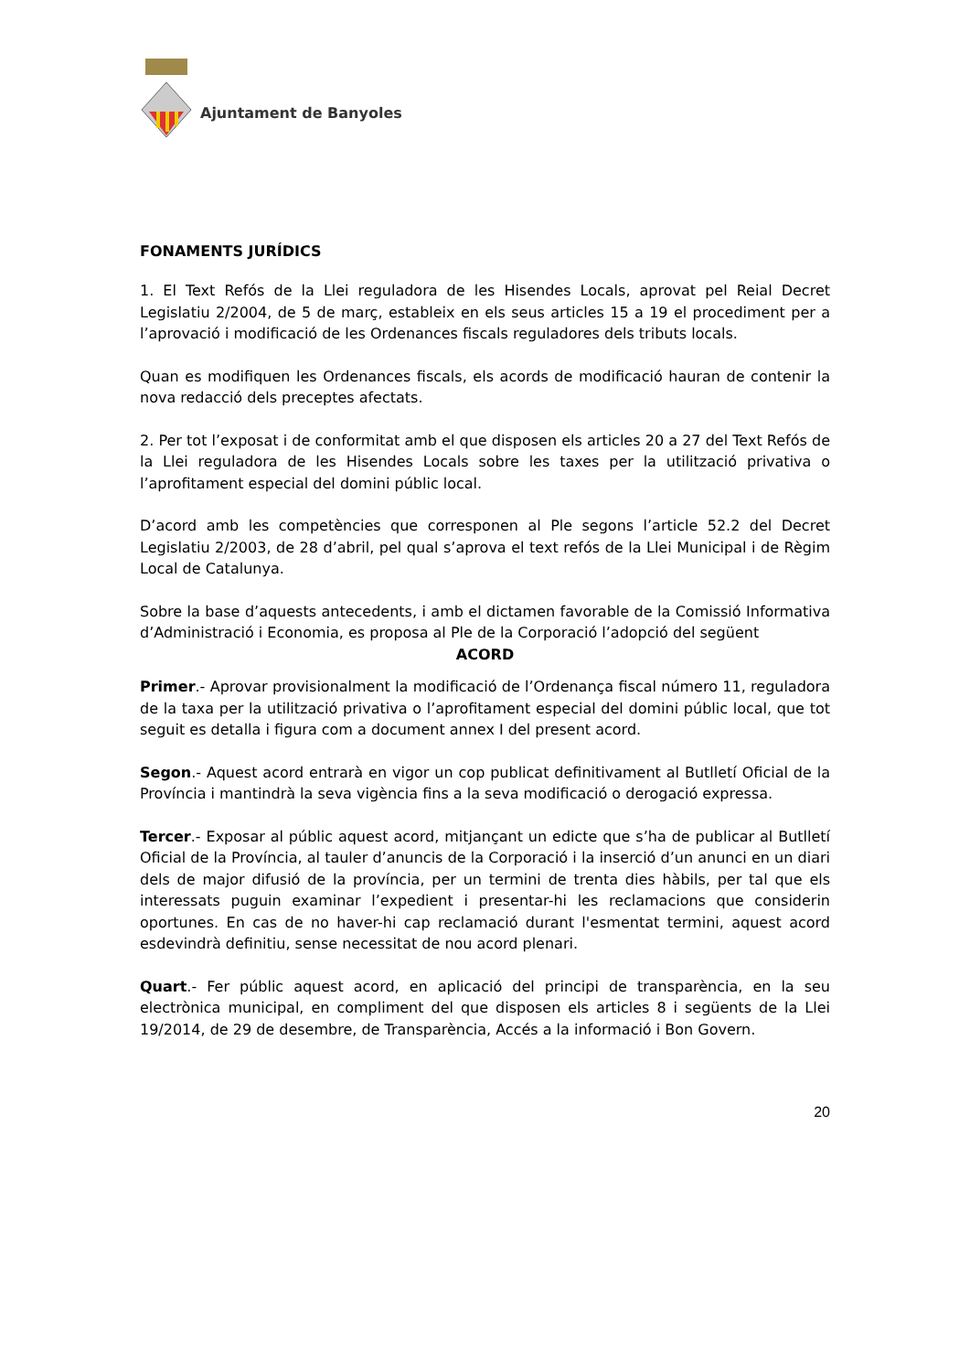Ajuntament de Banyoles
FONAMENTS JURÍDICS
1. El Text Refós de la Llei reguladora de les Hisendes Locals, aprovat pel Reial Decret Legislatiu 2/2004, de 5 de març, estableix en els seus articles 15 a 19 el procediment per a l’aprovació i modificació de les Ordenances fiscals reguladores dels tributs locals.
Quan es modifiquen les Ordenances fiscals, els acords de modificació hauran de contenir la nova redacció dels preceptes afectats.
2. Per tot l’exposat i de conformitat amb el que disposen els articles 20 a 27 del Text Refós de la Llei reguladora de les Hisendes Locals sobre les taxes per la utilització privativa o l’aprofitament especial del domini públic local.
D’acord amb les competències que corresponen al Ple segons l’article 52.2 del Decret Legislatiu 2/2003, de 28 d’abril, pel qual s’aprova el text refós de la Llei Municipal i de Règim Local de Catalunya.
Sobre la base d’aquests antecedents, i amb el dictamen favorable de la Comissió Informativa d’Administració i Economia, es proposa al Ple de la Corporació l’adopció del següent
ACORD
Primer.- Aprovar provisionalment la modificació de l’Ordenança fiscal número 11, reguladora de la taxa per la utilització privativa o l’aprofitament especial del domini públic local, que tot seguit es detalla i figura com a document annex I del present acord.
Segon.- Aquest acord entrarà en vigor un cop publicat definitivament al Butlletí Oficial de la Província i mantindrà la seva vigència fins a la seva modificació o derogació expressa.
Tercer.- Exposar al públic aquest acord, mitjançant un edicte que s’ha de publicar al Butlletí Oficial de la Província, al tauler d’anuncis de la Corporació i la inserció d’un anunci en un diari dels de major difusió de la província, per un termini de trenta dies hàbils, per tal que els interessats puguin examinar l’expedient i presentar-hi les reclamacions que considerin oportunes. En cas de no haver-hi cap reclamació durant l'esmentat termini, aquest acord esdevindrà definitiu, sense necessitat de nou acord plenari.
Quart.- Fer públic aquest acord, en aplicació del principi de transparència, en la seu electrònica municipal, en compliment del que disposen els articles 8 i següents de la Llei 19/2014, de 29 de desembre, de Transparència, Accés a la informació i Bon Govern.
20